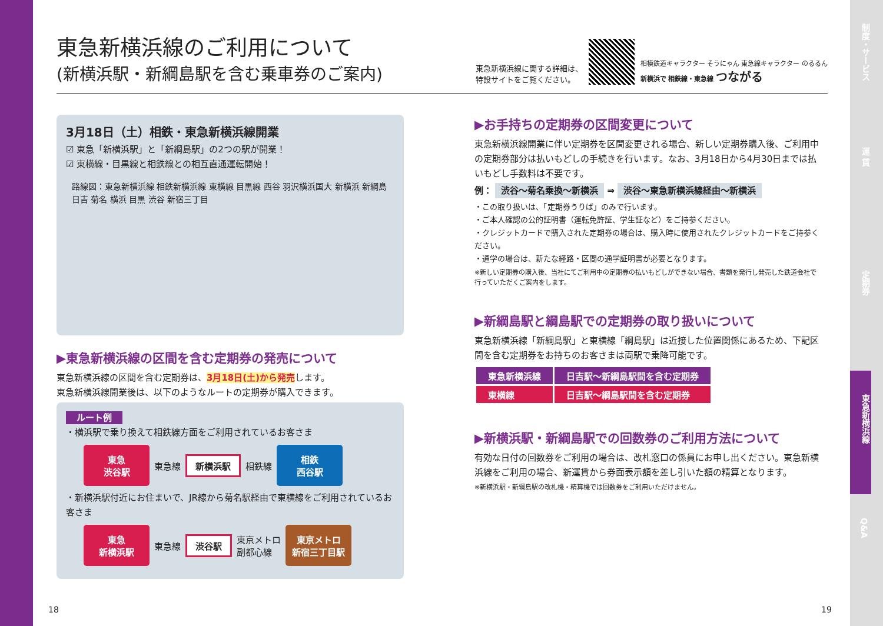制度・サービス
運 賃
定期券
東急新横浜線
Q&A
東急新横浜線のご利用について
(新横浜駅・新綱島駅を含む乗車券のご案内)
東急新横浜線に関する詳細は、
特設サイトをご覧ください。
相模鉄道キャラクター そうにゃん 東急線キャラクター のるるん
新横浜で 相鉄線・東急線 つながる
3月18日（土）相鉄・東急新横浜線開業
☑ 東急「新横浜駅」と「新綱島駅」の2つの駅が開業！
☑ 東横線・目黒線と相鉄線との相互直通運転開始！
路線図：東急新横浜線 相鉄新横浜線 東横線 目黒線 西谷 羽沢横浜国大 新横浜 新綱島 日吉 菊名 横浜 目黒 渋谷 新宿三丁目
▶東急新横浜線の区間を含む定期券の発売について
東急新横浜線の区間を含む定期券は、3月18日(土)から発売します。
東急新横浜線開業後は、以下のようなルートの定期券が購入できます。
ルート例
・横浜駅で乗り換えて相鉄線方面をご利用されているお客さま
東急
渋谷駅
東急線 新横浜駅 相鉄線
相鉄
西谷駅
・新横浜駅付近にお住まいで、JR線から菊名駅経由で東横線をご利用されているお客さま
東急
新横浜駅
東急線 渋谷駅 東京メトロ
副都心線
東京メトロ
新宿三丁目駅
▶お手持ちの定期券の区間変更について
東急新横浜線開業に伴い定期券を区間変更される場合、新しい定期券購入後、ご利用中の定期券部分は払いもどしの手続きを行います。なお、3月18日から4月30日までは払いもどし手数料は不要です。
例： 渋谷～菊名乗換～新横浜 ⇒ 渋谷～東急新横浜線経由～新横浜
・この取り扱いは、「定期券うりば」のみで行います。
・ご本人確認の公的証明書（運転免許証、学生証など）をご持参ください。
・クレジットカードで購入された定期券の場合は、購入時に使用されたクレジットカードをご持参ください。
・通学の場合は、新たな経路・区間の通学証明書が必要となります。
※新しい定期券の購入後、当社にてご利用中の定期券の払いもどしができない場合、書類を発行し発売した鉄道会社で行っていただくご案内をします。
▶新綱島駅と綱島駅での定期券の取り扱いについて
東急新横浜線「新綱島駅」と東横線「綱島駅」は近接した位置関係にあるため、下記区間を含む定期券をお持ちのお客さまは両駅で乗降可能です。
| 東急新横浜線 | 日吉駅～新綱島駅間を含む定期券 |
| 東横線 | 日吉駅～綱島駅間を含む定期券 |
▶新横浜駅・新綱島駅での回数券のご利用方法について
有効な日付の回数券をご利用の場合は、改札窓口の係員にお申し出ください。東急新横浜線をご利用の場合、新運賃から券面表示額を差し引いた額の精算となります。
※新横浜駅・新綱島駅の改札機・精算機では回数券をご利用いただけません。
18 19